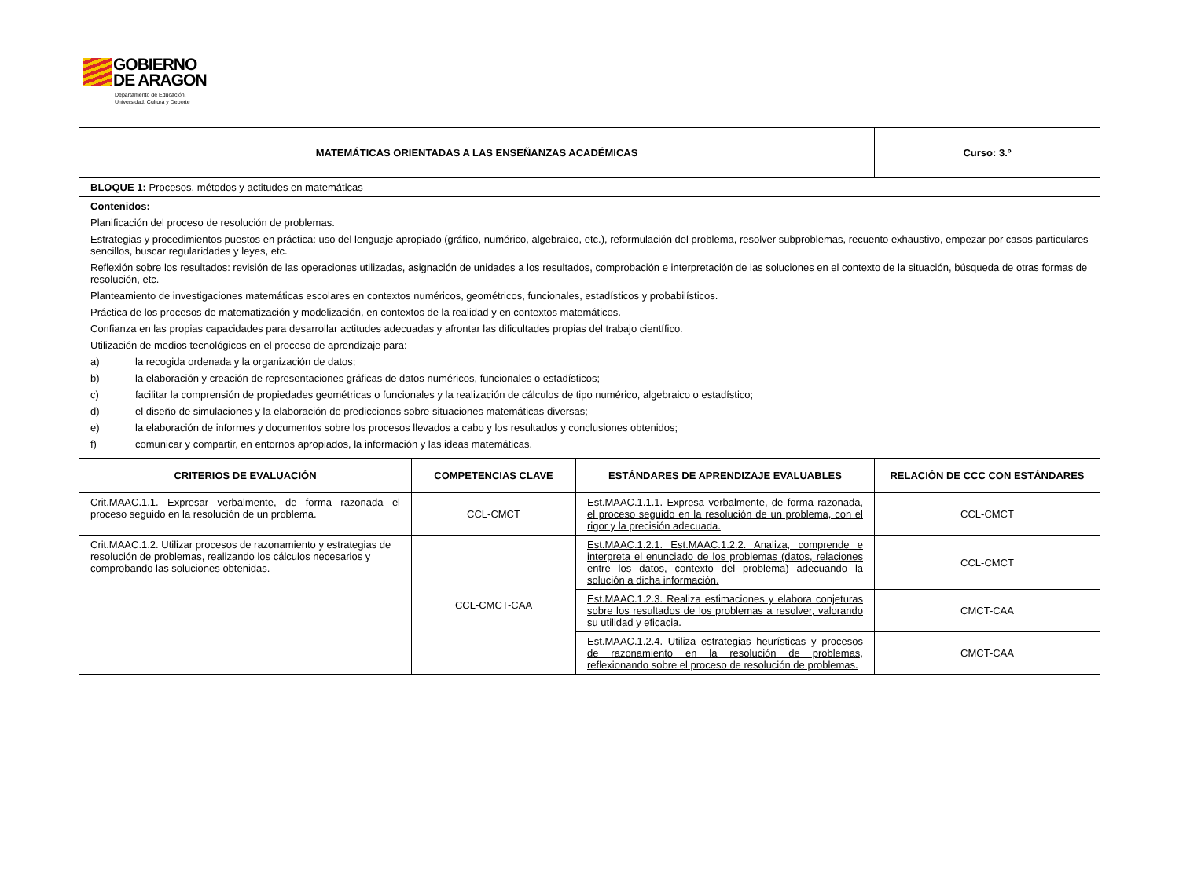GOBIERNO
DE ARAGON
Departamento de Educación,
Universidad, Cultura y Deporte
| MATEMÁTICAS ORIENTADAS A LAS ENSEÑANZAS ACADÉMICAS | | | Curso: 3.º |
| --- | --- | --- | --- |
| BLOQUE 1: Procesos, métodos y actitudes en matemáticas | | | |
| Contenidos: Planificación del proceso de resolución de problemas. Estrategias y procedimientos puestos en práctica: uso del lenguaje apropiado (gráfico, numérico, algebraico, etc.), reformulación del problema, resolver subproblemas, recuento exhaustivo, empezar por casos particulares sencillos, buscar regularidades y leyes, etc. Reflexión sobre los resultados: revisión de las operaciones utilizadas, asignación de unidades a los resultados, comprobación e interpretación de las soluciones en el contexto de la situación, búsqueda de otras formas de resolución, etc. Planteamiento de investigaciones matemáticas escolares en contextos numéricos, geométricos, funcionales, estadísticos y probabilísticos. Práctica de los procesos de matematización y modelización, en contextos de la realidad y en contextos matemáticos. Confianza en las propias capacidades para desarrollar actitudes adecuadas y afrontar las dificultades propias del trabajo científico. Utilización de medios tecnológicos en el proceso de aprendizaje para: a) la recogida ordenada y la organización de datos; b) la elaboración y creación de representaciones gráficas de datos numéricos, funcionales o estadísticos; c) facilitar la comprensión de propiedades geométricas o funcionales y la realización de cálculos de tipo numérico, algebraico o estadístico; d) el diseño de simulaciones y la elaboración de predicciones sobre situaciones matemáticas diversas; e) la elaboración de informes y documentos sobre los procesos llevados a cabo y los resultados y conclusiones obtenidos; f) comunicar y compartir, en entornos apropiados, la información y las ideas matemáticas. | | | |
| CRITERIOS DE EVALUACIÓN | COMPETENCIAS CLAVE | ESTÁNDARES DE APRENDIZAJE EVALUABLES | RELACIÓN DE CCC CON ESTÁNDARES |
| Crit.MAAC.1.1. Expresar verbalmente, de forma razonada el proceso seguido en la resolución de un problema. | CCL-CMCT | Est.MAAC.1.1.1. Expresa verbalmente, de forma razonada, el proceso seguido en la resolución de un problema, con el rigor y la precisión adecuada. | CCL-CMCT |
| Crit.MAAC.1.2. Utilizar procesos de razonamiento y estrategias de resolución de problemas, realizando los cálculos necesarios y comprobando las soluciones obtenidas. | CCL-CMCT-CAA | Est.MAAC.1.2.1. Est.MAAC.1.2.2. Analiza, comprende e interpreta el enunciado de los problemas (datos, relaciones entre los datos, contexto del problema) adecuando la solución a dicha información. | CCL-CMCT |
| | | Est.MAAC.1.2.3. Realiza estimaciones y elabora conjeturas sobre los resultados de los problemas a resolver, valorando su utilidad y eficacia. | CMCT-CAA |
| | | Est.MAAC.1.2.4. Utiliza estrategias heurísticas y procesos de razonamiento en la resolución de problemas, reflexionando sobre el proceso de resolución de problemas. | CMCT-CAA |